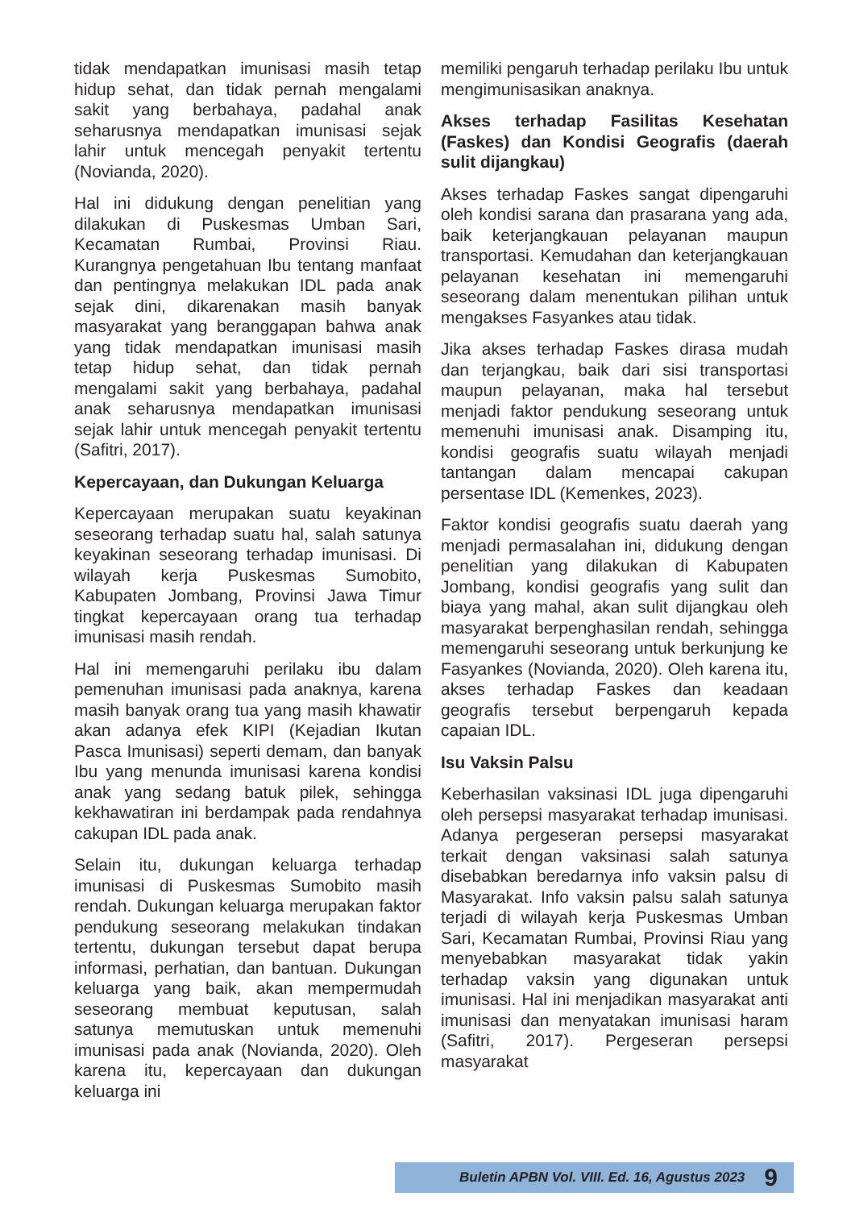tidak mendapatkan imunisasi masih tetap hidup sehat, dan tidak pernah mengalami sakit yang berbahaya, padahal anak seharusnya mendapatkan imunisasi sejak lahir untuk mencegah penyakit tertentu (Novianda, 2020).
Hal ini didukung dengan penelitian yang dilakukan di Puskesmas Umban Sari, Kecamatan Rumbai, Provinsi Riau. Kurangnya pengetahuan Ibu tentang manfaat dan pentingnya melakukan IDL pada anak sejak dini, dikarenakan masih banyak masyarakat yang beranggapan bahwa anak yang tidak mendapatkan imunisasi masih tetap hidup sehat, dan tidak pernah mengalami sakit yang berbahaya, padahal anak seharusnya mendapatkan imunisasi sejak lahir untuk mencegah penyakit tertentu (Safitri, 2017).
Kepercayaan, dan Dukungan Keluarga
Kepercayaan merupakan suatu keyakinan seseorang terhadap suatu hal, salah satunya keyakinan seseorang terhadap imunisasi. Di wilayah kerja Puskesmas Sumobito, Kabupaten Jombang, Provinsi Jawa Timur tingkat kepercayaan orang tua terhadap imunisasi masih rendah.
Hal ini memengaruhi perilaku ibu dalam pemenuhan imunisasi pada anaknya, karena masih banyak orang tua yang masih khawatir akan adanya efek KIPI (Kejadian Ikutan Pasca Imunisasi) seperti demam, dan banyak Ibu yang menunda imunisasi karena kondisi anak yang sedang batuk pilek, sehingga kekhawatiran ini berdampak pada rendahnya cakupan IDL pada anak.
Selain itu, dukungan keluarga terhadap imunisasi di Puskesmas Sumobito masih rendah. Dukungan keluarga merupakan faktor pendukung seseorang melakukan tindakan tertentu, dukungan tersebut dapat berupa informasi, perhatian, dan bantuan. Dukungan keluarga yang baik, akan mempermudah seseorang membuat keputusan, salah satunya memutuskan untuk memenuhi imunisasi pada anak (Novianda, 2020). Oleh karena itu, kepercayaan dan dukungan keluarga ini
memiliki pengaruh terhadap perilaku Ibu untuk mengimunisasikan anaknya.
Akses terhadap Fasilitas Kesehatan (Faskes) dan Kondisi Geografis (daerah sulit dijangkau)
Akses terhadap Faskes sangat dipengaruhi oleh kondisi sarana dan prasarana yang ada, baik keterjangkauan pelayanan maupun transportasi. Kemudahan dan keterjangkauan pelayanan kesehatan ini memengaruhi seseorang dalam menentukan pilihan untuk mengakses Fasyankes atau tidak.
Jika akses terhadap Faskes dirasa mudah dan terjangkau, baik dari sisi transportasi maupun pelayanan, maka hal tersebut menjadi faktor pendukung seseorang untuk memenuhi imunisasi anak. Disamping itu, kondisi geografis suatu wilayah menjadi tantangan dalam mencapai cakupan persentase IDL (Kemenkes, 2023).
Faktor kondisi geografis suatu daerah yang menjadi permasalahan ini, didukung dengan penelitian yang dilakukan di Kabupaten Jombang, kondisi geografis yang sulit dan biaya yang mahal, akan sulit dijangkau oleh masyarakat berpenghasilan rendah, sehingga memengaruhi seseorang untuk berkunjung ke Fasyankes (Novianda, 2020). Oleh karena itu, akses terhadap Faskes dan keadaan geografis tersebut berpengaruh kepada capaian IDL.
Isu Vaksin Palsu
Keberhasilan vaksinasi IDL juga dipengaruhi oleh persepsi masyarakat terhadap imunisasi. Adanya pergeseran persepsi masyarakat terkait dengan vaksinasi salah satunya disebabkan beredarnya info vaksin palsu di Masyarakat. Info vaksin palsu salah satunya terjadi di wilayah kerja Puskesmas Umban Sari, Kecamatan Rumbai, Provinsi Riau yang menyebabkan masyarakat tidak yakin terhadap vaksin yang digunakan untuk imunisasi. Hal ini menjadikan masyarakat anti imunisasi dan menyatakan imunisasi haram (Safitri, 2017). Pergeseran persepsi masyarakat
Buletin APBN Vol. VIII. Ed. 16, Agustus 2023 9